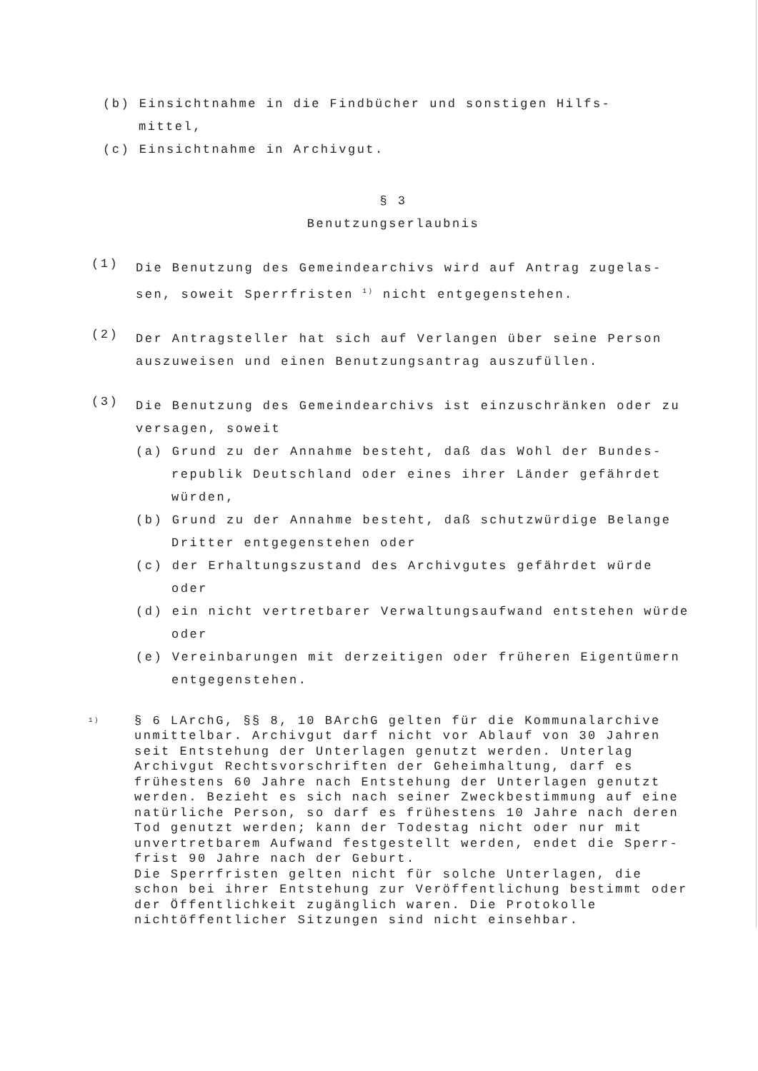(b) Einsichtnahme in die Findbücher und sonstigen Hilfs-
mittel,
(c) Einsichtnahme in Archivgut.
§ 3
Benutzungserlaubnis
(1)
Die Benutzung des Gemeindearchivs wird auf Antrag zugelas-sen, soweit Sperrfristen <sup>1)</sup> nicht entgegenstehen.
(2)
Der Antragsteller hat sich auf Verlangen über seine Person auszuweisen und einen Benutzungsantrag auszufüllen.
(3)
Die Benutzung des Gemeindearchivs ist einzuschränken oder zu versagen, soweit
(a) Grund zu der Annahme besteht, daß das Wohl der Bundes-republik Deutschland oder eines ihrer Länder gefährdet würden,
(b) Grund zu der Annahme besteht, daß schutzwürdige Belange Dritter entgegenstehen oder
(c) der Erhaltungszustand des Archivgutes gefährdet würde oder
(d) ein nicht vertretbarer Verwaltungsaufwand entstehen würde oder
(e) Vereinbarungen mit derzeitigen oder früheren Eigentümern entgegenstehen.
1)
§ 6 LArchG, §§ 8, 10 BArchG gelten für die Kommunalarchive unmittelbar. Archivgut darf nicht vor Ablauf von 30 Jahren seit Entstehung der Unterlagen genutzt werden. Unterlag Archivgut Rechtsvorschriften der Geheimhaltung, darf es frühestens 60 Jahre nach Entstehung der Unterlagen genutzt werden. Bezieht es sich nach seiner Zweckbestimmung auf eine natürliche Person, so darf es frühestens 10 Jahre nach deren Tod genutzt werden; kann der Todestag nicht oder nur mit unvertretbarem Aufwand festgestellt werden, endet die Sperr-frist 90 Jahre nach der Geburt.
Die Sperrfristen gelten nicht für solche Unterlagen, die schon bei ihrer Entstehung zur Veröffentlichung bestimmt oder der Öffentlichkeit zugänglich waren. Die Protokolle nichtöffentlicher Sitzungen sind nicht einsehbar.